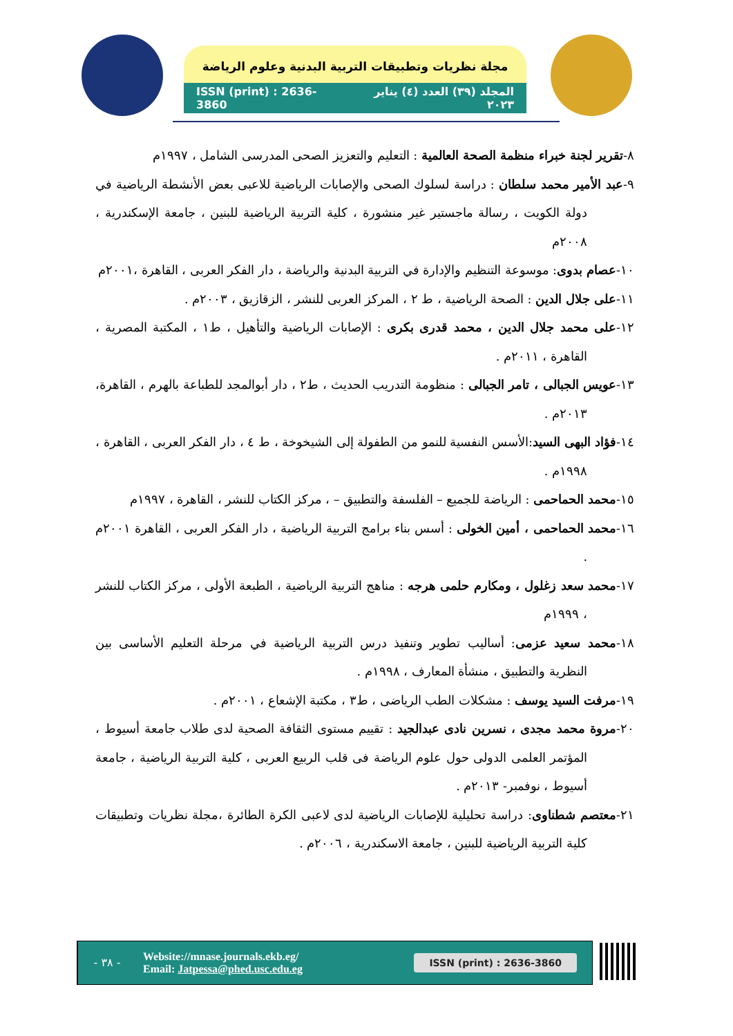مجلة نظريات وتطبيقات التربية البدنية وعلوم الرياضة
ISSN (print) : 2636-3860 المجلد (٣٩) العدد (٤) يناير ٢٠٢٣
٨-تقرير لجنة خبراء منظمة الصحة العالمية : التعليم والتعزيز الصحى المدرسى الشامل ، ١٩٩٧م
٩-عبد الأمير محمد سلطان : دراسة لسلوك الصحى والإصابات الرياضية للاعبى بعض الأنشطة الرياضية في دولة الكويت ، رسالة ماجستير غير منشورة ، كلية التربية الرياضية للبنين ، جامعة الإسكندرية ، ٢٠٠٨م
١٠-عصام بدوى: موسوعة التنظيم والإدارة في التربية البدنية والرياضة ، دار الفكر العربى ، القاهرة ،٢٠٠١م
١١-على جلال الدين : الصحة الرياضية ، ط ٢ ، المركز العربى للنشر ، الزقازيق ، ٢٠٠٣م .
١٢-على محمد جلال الدين ، محمد قدرى بكرى : الإصابات الرياضية والتأهيل ، ط١ ، المكتبة المصرية ، القاهرة ، ٢٠١١م .
١٣-عويس الجبالى ، تامر الجبالى : منظومة التدريب الحديث ، ط٢ ، دار أبوالمجد للطباعة بالهرم ، القاهرة، ٢٠١٣م .
١٤-فؤاد البهى السيد:الأسس النفسية للنمو من الطفولة إلى الشيخوخة ، ط ٤ ، دار الفكر العربى ، القاهرة ، ١٩٩٨م .
١٥-محمد الحماحمى : الرياضة للجميع – الفلسفة والتطبيق – ، مركز الكتاب للنشر ، القاهرة ، ١٩٩٧م
١٦-محمد الحماحمى ، أمين الخولى : أسس بناء برامج التربية الرياضية ، دار الفكر العربى ، القاهرة ٢٠٠١م .
١٧-محمد سعد زغلول ، ومكارم حلمى هرجه : مناهج التربية الرياضية ، الطبعة الأولى ، مركز الكتاب للنشر ، ١٩٩٩م
١٨-محمد سعيد عزمى: أساليب تطوير وتنفيذ درس التربية الرياضية في مرحلة التعليم الأساسى بين النظرية والتطبيق ، منشأة المعارف ، ١٩٩٨م .
١٩-مرفت السيد يوسف : مشكلات الطب الرياضى ، ط٣ ، مكتبة الإشعاع ، ٢٠٠١م .
٢٠-مروة محمد مجدى ، نسرين نادى عبدالجيد : تقييم مستوى الثقافة الصحية لدى طلاب جامعة أسيوط ، المؤتمر العلمى الدولى حول علوم الرياضة فى قلب الربيع العربى ، كلية التربية الرياضية ، جامعة أسيوط ، نوفمبر- ٢٠١٣م .
٢١-معتصم شطناوى: دراسة تحليلية للإصابات الرياضية لدى لاعبى الكرة الطائرة ،مجلة نظريات وتطبيقات كلية التربية الرياضية للبنين ، جامعة الاسكندرية ، ٢٠٠٦م .
- ٣٨ -
Website://mnase.journals.ekb.eg/
Email: Jatpessa@phed.usc.edu.eg
ISSN (print) : 2636-3860